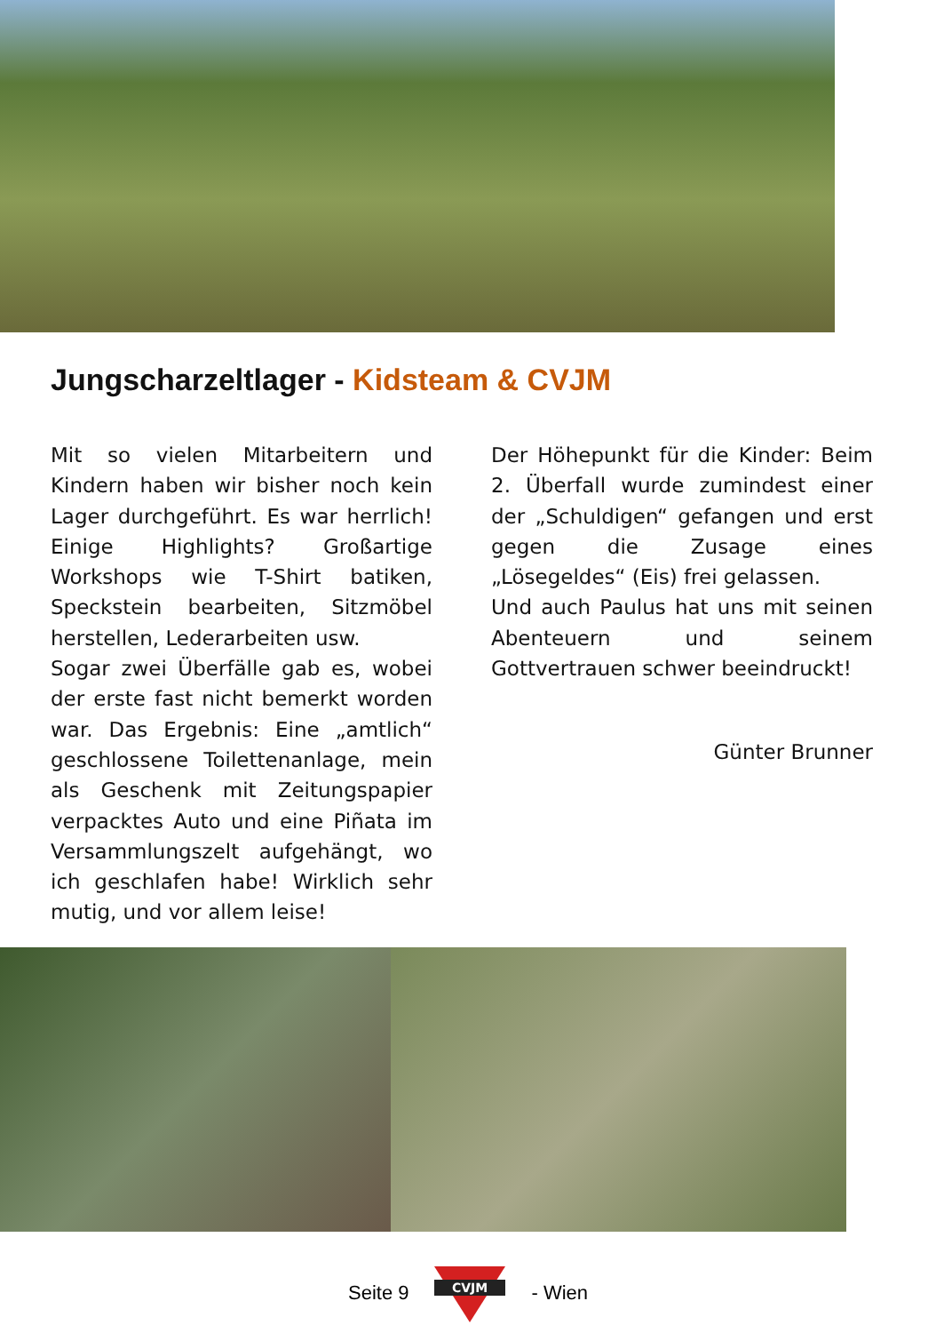Jungscharzeltlager - Kidsteam & CVJM
Mit so vielen Mitarbeitern und Kindern haben wir bisher noch kein Lager durchgeführt. Es war herrlich! Einige Highlights? Großartige Workshops wie T-Shirt batiken, Speckstein bearbeiten, Sitzmöbel herstellen, Lederarbeiten usw.
Sogar zwei Überfälle gab es, wobei der erste fast nicht bemerkt worden war. Das Ergebnis: Eine „amtlich“ geschlossene Toilettenanlage, mein als Geschenk mit Zeitungspapier verpacktes Auto und eine Piñata im Versammlungszelt aufgehängt, wo ich geschlafen habe! Wirklich sehr mutig, und vor allem leise!
Der Höhepunkt für die Kinder: Beim 2. Überfall wurde zumindest einer der „Schuldigen“ gefangen und erst gegen die Zusage eines „Lösegeldes“ (Eis) frei gelassen.
Und auch Paulus hat uns mit seinen Abenteuern und seinem Gottvertrauen schwer beeindruckt!
Günter Brunner
Seite 9
CVJM
- Wien